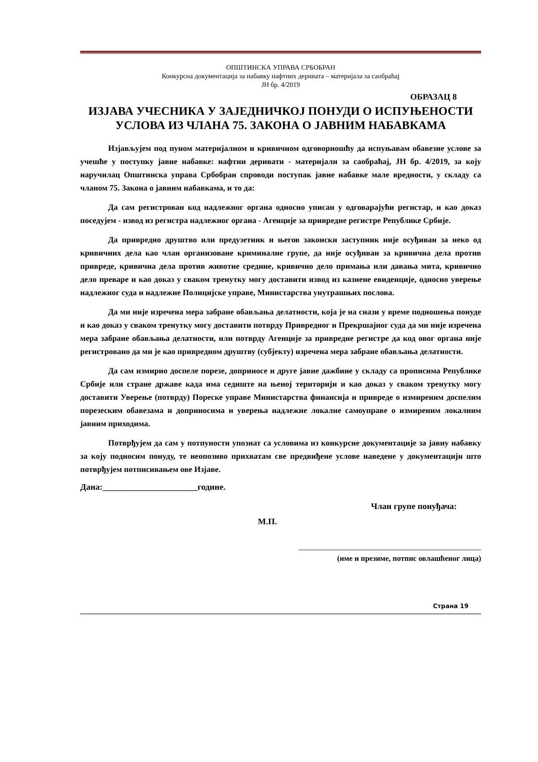ОПШТИНСКА УПРАВА СРБОБРАН
Конкурсна документација за набавку нафтних деривата – материјала за саобраћај
ЈН бр. 4/2019
ОБРАЗАЦ 8
ИЗЈАВА УЧЕСНИКА У ЗАЈЕДНИЧКОЈ ПОНУДИ О ИСПУЊЕНОСТИ УСЛОВА ИЗ ЧЛАНА 75. ЗАКОНА О ЈАВНИМ НАБАВКАМА
Изјављујем под пуном материјалном и кривичном одговорношћу да испуњавам обавезне услове за учешће у поступку јавне набавке: нафтни деривати - материјали за саобраћај, ЈН бр. 4/2019, за коју наручилац Општинска управа Србобран спроводи поступак јавне набавке мале вредности, у складу са чланом 75. Закона о јавним набавкама, и то да:
Да сам регистрован код надлежног органа односно уписан у одговарајући регистар, и као доказ поседујем - извод из регистра надлежног органа - Агенције за привредне регистре Републике Србије.
Да привредно друштво или предузетник и његов законски заступник није осуђиван за неко од кривичних дела као члан организоване криминалне групе, да није осуђиван за кривична дела против привреде, кривична дела против животне средине, кривично дело примања или давања мита, кривично дело преваре и као доказ у сваком тренутку могу доставити извод из казнене евиденције, односно уверење надлежног суда и надлежне Полицијске управе, Министарства унутрашњих послова.
Да ми није изречена мера забране обављања делатности, која је на снази у време подношења понуде и као доказ у сваком тренутку могу доставити потврду Привредног и Прекршајног суда да ми није изречена мера забране обављања делатности, или потврду Агенције за привредне регистре да код овог органа није регистровано да ми је као привредном друштву (субјекту) изречена мера забране обављања делатности.
Да сам измирио доспеле порезе, доприносе и друге јавне дажбине у складу са прописима Републике Србије или стране државе када има седиште на њеној територији и као доказ у сваком тренутку могу доставити Уверење (потврду) Пореске управе Министарства финансија и привреде о измиреним доспелим порезеским обавезама и доприносима и уверења надлежне локалне самоуправе о измиреним локалним јавним приходима.
Потврђујем да сам у потпуности упознат са условима из конкурсне документације за јавну набавку за коју подносим понуду, те неопозиво прихватам све предвиђене услове наведене у документацији што потврђујем потписивањем ове Изјаве.
Дана:______________________године.
Члан групе понуђача:
М.П.
_____________________________________________
(име и презиме, потпис овлашћеног лица)
Страна 19